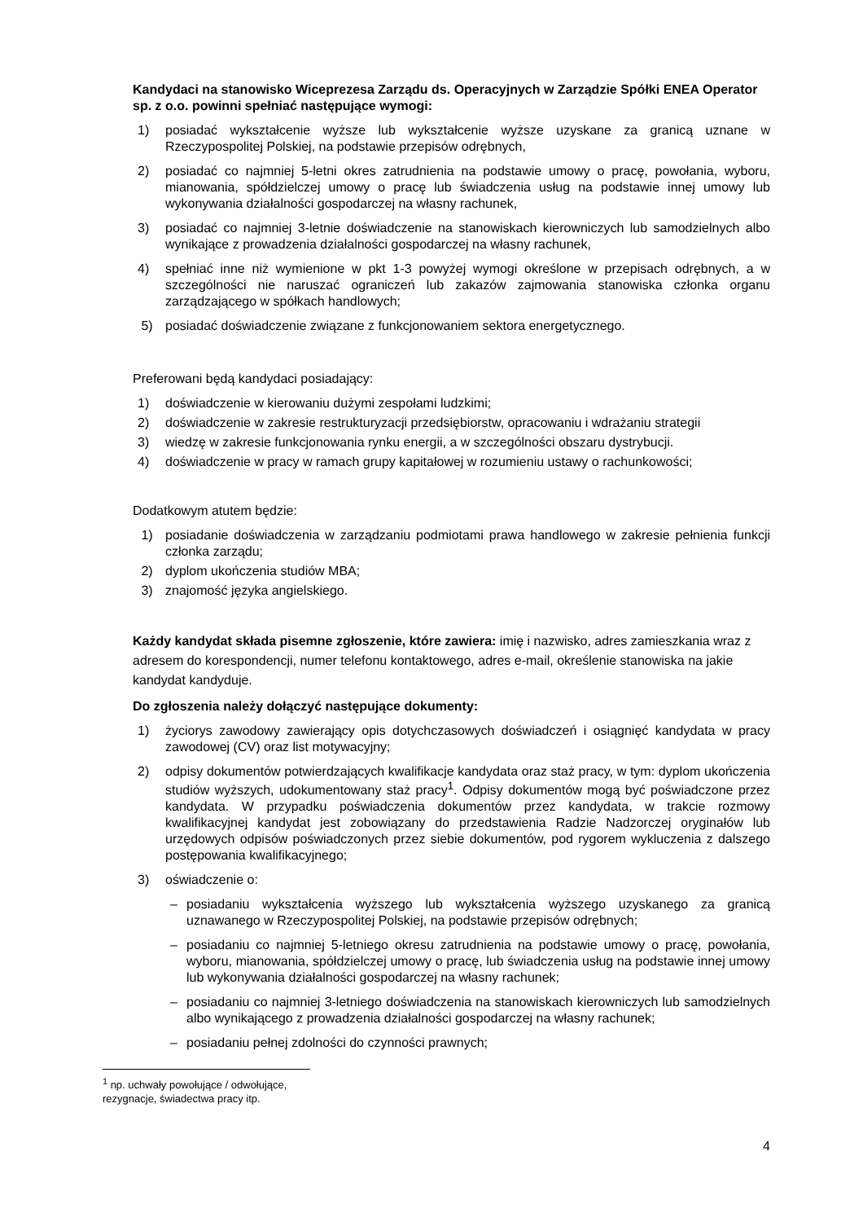Kandydaci na stanowisko Wiceprezesa Zarządu ds. Operacyjnych w Zarządzie Spółki ENEA Operator sp. z o.o. powinni spełniać następujące wymogi:
1) posiadać wykształcenie wyższe lub wykształcenie wyższe uzyskane za granicą uznane w Rzeczypospolitej Polskiej, na podstawie przepisów odrębnych,
2) posiadać co najmniej 5-letni okres zatrudnienia na podstawie umowy o pracę, powołania, wyboru, mianowania, spółdzielczej umowy o pracę lub świadczenia usług na podstawie innej umowy lub wykonywania działalności gospodarczej na własny rachunek,
3) posiadać co najmniej 3-letnie doświadczenie na stanowiskach kierowniczych lub samodzielnych albo wynikające z prowadzenia działalności gospodarczej na własny rachunek,
4) spełniać inne niż wymienione w pkt 1-3 powyżej wymogi określone w przepisach odrębnych, a w szczególności nie naruszać ograniczeń lub zakazów zajmowania stanowiska członka organu zarządzającego w spółkach handlowych;
5) posiadać doświadczenie związane z funkcjonowaniem sektora energetycznego.
Preferowani będą kandydaci posiadający:
1) doświadczenie w kierowaniu dużymi zespołami ludzkimi;
2) doświadczenie w zakresie restrukturyzacji przedsiębiorstw, opracowaniu i wdrażaniu strategii
3) wiedzę w zakresie funkcjonowania rynku energii, a w szczególności obszaru dystrybucji.
4) doświadczenie w pracy w ramach grupy kapitałowej w rozumieniu ustawy o rachunkowości;
Dodatkowym atutem będzie:
1) posiadanie doświadczenia w zarządzaniu podmiotami prawa handlowego w zakresie pełnienia funkcji członka zarządu;
2) dyplom ukończenia studiów MBA;
3) znajomość języka angielskiego.
Każdy kandydat składa pisemne zgłoszenie, które zawiera: imię i nazwisko, adres zamieszkania wraz z adresem do korespondencji, numer telefonu kontaktowego, adres e-mail, określenie stanowiska na jakie kandydat kandyduje.
Do zgłoszenia należy dołączyć następujące dokumenty:
1) życiorys zawodowy zawierający opis dotychczasowych doświadczeń i osiągnięć kandydata w pracy zawodowej (CV) oraz list motywacyjny;
2) odpisy dokumentów potwierdzających kwalifikacje kandydata oraz staż pracy, w tym: dyplom ukończenia studiów wyższych, udokumentowany staż pracy<sup>1</sup>. Odpisy dokumentów mogą być poświadczone przez kandydata. W przypadku poświadczenia dokumentów przez kandydata, w trakcie rozmowy kwalifikacyjnej kandydat jest zobowiązany do przedstawienia Radzie Nadzorczej oryginałów lub urzędowych odpisów poświadczonych przez siebie dokumentów, pod rygorem wykluczenia z dalszego postępowania kwalifikacyjnego;
3) oświadczenie o:
– posiadaniu wykształcenia wyższego lub wykształcenia wyższego uzyskanego za granicą uznawanego w Rzeczypospolitej Polskiej, na podstawie przepisów odrębnych;
– posiadaniu co najmniej 5-letniego okresu zatrudnienia na podstawie umowy o pracę, powołania, wyboru, mianowania, spółdzielczej umowy o pracę, lub świadczenia usług na podstawie innej umowy lub wykonywania działalności gospodarczej na własny rachunek;
– posiadaniu co najmniej 3-letniego doświadczenia na stanowiskach kierowniczych lub samodzielnych albo wynikającego z prowadzenia działalności gospodarczej na własny rachunek;
– posiadaniu pełnej zdolności do czynności prawnych;
<sup>1</sup> np. uchwały powołujące / odwołujące, rezygnacje, świadectwa pracy itp.
4